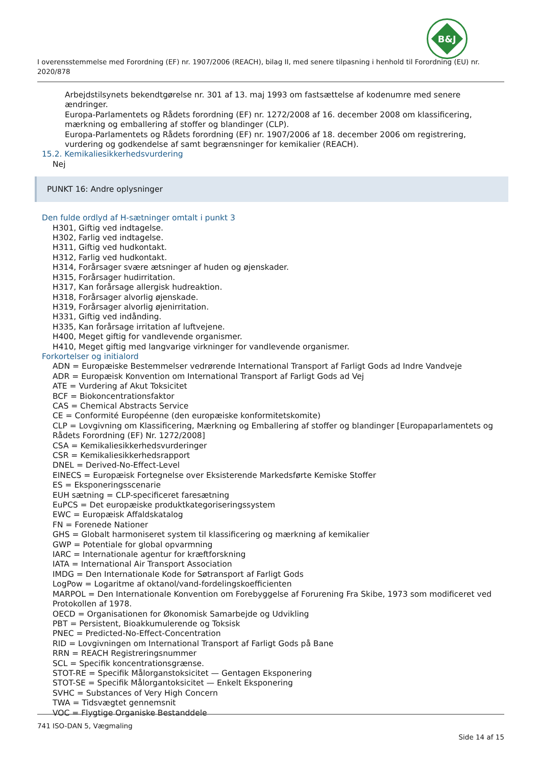B&J
I overensstemmelse med Forordning (EF) nr. 1907/2006 (REACH), bilag II, med senere tilpasning i henhold til Forordning (EU) nr. 2020/878
Arbejdstilsynets bekendtgørelse nr. 301 af 13. maj 1993 om fastsættelse af kodenumre med senere ændringer.
Europa-Parlamentets og Rådets forordning (EF) nr. 1272/2008 af 16. december 2008 om klassificering, mærkning og emballering af stoffer og blandinger (CLP).
Europa-Parlamentets og Rådets forordning (EF) nr. 1907/2006 af 18. december 2006 om registrering, vurdering og godkendelse af samt begrænsninger for kemikalier (REACH).
15.2. Kemikaliesikkerhedsvurdering
Nej
PUNKT 16: Andre oplysninger
Den fulde ordlyd af H-sætninger omtalt i punkt 3
H301, Giftig ved indtagelse.
H302, Farlig ved indtagelse.
H311, Giftig ved hudkontakt.
H312, Farlig ved hudkontakt.
H314, Forårsager svære ætsninger af huden og øjenskader.
H315, Forårsager hudirritation.
H317, Kan forårsage allergisk hudreaktion.
H318, Forårsager alvorlig øjenskade.
H319, Forårsager alvorlig øjenirritation.
H331, Giftig ved indånding.
H335, Kan forårsage irritation af luftvejene.
H400, Meget giftig for vandlevende organismer.
H410, Meget giftig med langvarige virkninger for vandlevende organismer.
Forkortelser og initialord
ADN = Europæiske Bestemmelser vedrørende International Transport af Farligt Gods ad Indre Vandveje
ADR = Europæisk Konvention om International Transport af Farligt Gods ad Vej
ATE = Vurdering af Akut Toksicitet
BCF = Biokoncentrationsfaktor
CAS = Chemical Abstracts Service
CE = Conformité Européenne (den europæiske konformitetskomite)
CLP = Lovgivning om Klassificering, Mærkning og Emballering af stoffer og blandinger [Europaparlamentets og Rådets Forordning (EF) Nr. 1272/2008]
CSA = Kemikaliesikkerhedsvurderinger
CSR = Kemikaliesikkerhedsrapport
DNEL = Derived-No-Effect-Level
EINECS = Europæisk Fortegnelse over Eksisterende Markedsførte Kemiske Stoffer
ES = Eksponeringsscenarie
EUH sætning = CLP-specificeret faresætning
EuPCS = Det europæiske produktkategoriseringssystem
EWC = Europæisk Affaldskatalog
FN = Forenede Nationer
GHS = Globalt harmoniseret system til klassificering og mærkning af kemikalier
GWP = Potentiale for global opvarmning
IARC = Internationale agentur for kræftforskning
IATA = International Air Transport Association
IMDG = Den Internationale Kode for Søtransport af Farligt Gods
LogPow = Logaritme af oktanol/vand-fordelingskoefficienten
MARPOL = Den Internationale Konvention om Forebyggelse af Forurening Fra Skibe, 1973 som modificeret ved Protokollen af 1978.
OECD = Organisationen for Økonomisk Samarbejde og Udvikling
PBT = Persistent, Bioakkumulerende og Toksisk
PNEC = Predicted-No-Effect-Concentration
RID = Lovgivningen om International Transport af Farligt Gods på Bane
RRN = REACH Registreringsnummer
SCL = Specifik koncentrationsgrænse.
STOT-RE = Specifik Målorganstoksicitet — Gentagen Eksponering
STOT-SE = Specifik Målorgantoksicitet — Enkelt Eksponering
SVHC = Substances of Very High Concern
TWA = Tidsvægtet gennemsnit
VOC = Flygtige Organiske Bestanddele
741 ISO-DAN 5, Vægmaling
Side 14 af 15